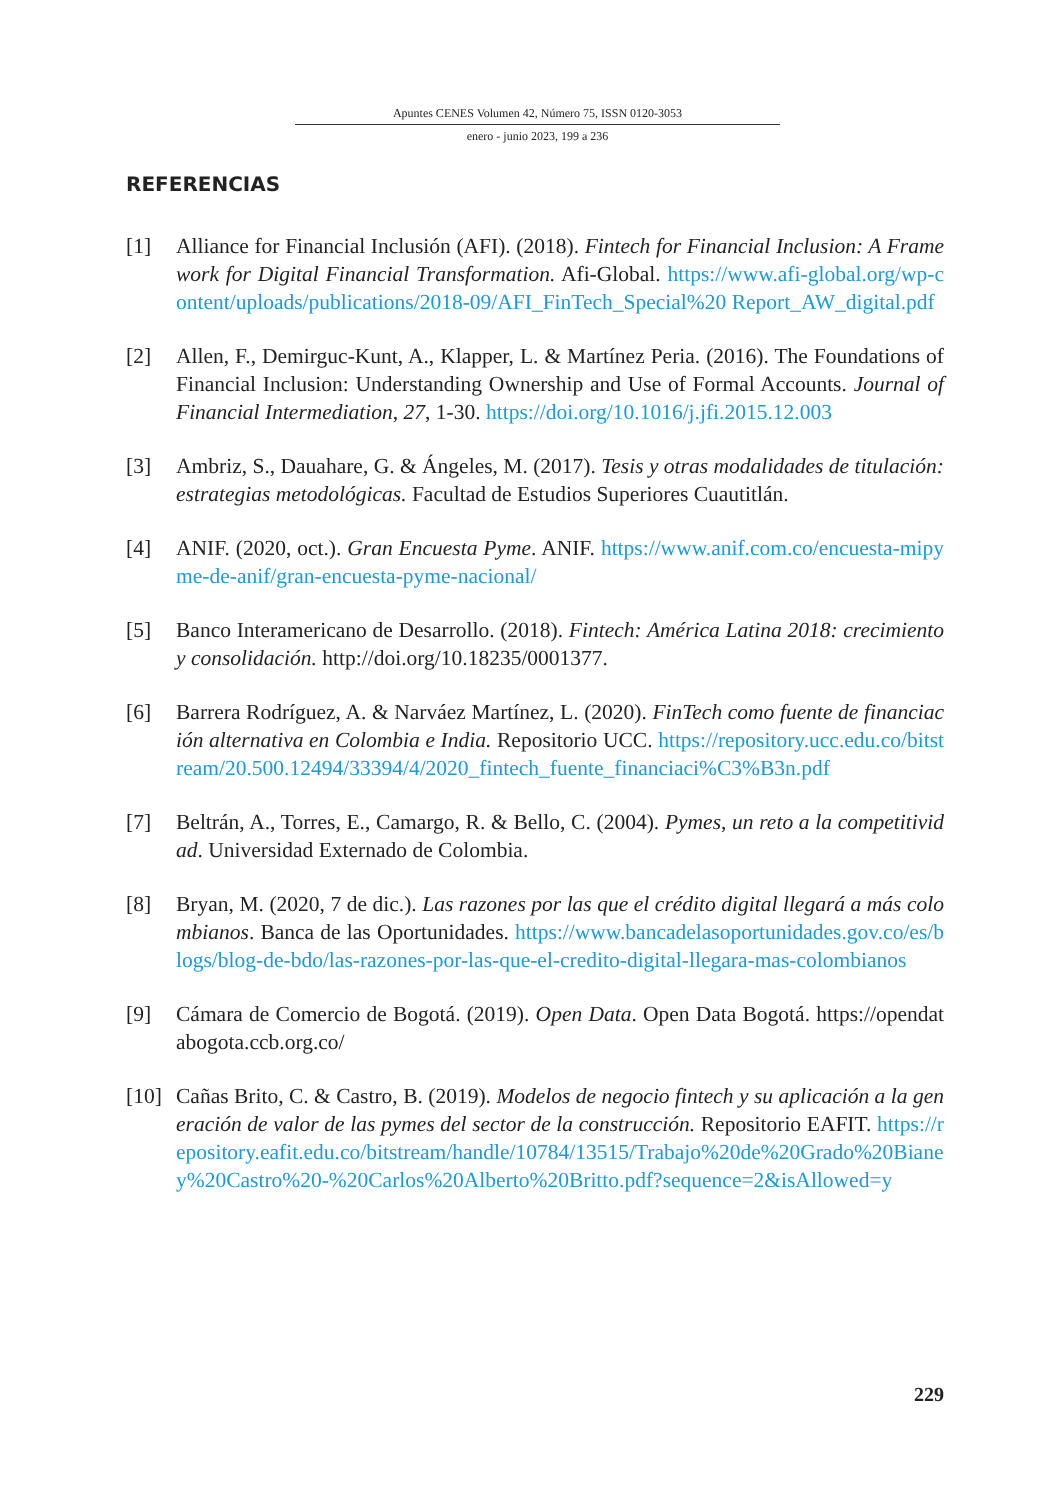Apuntes CENES Volumen 42, Número 75, ISSN 0120-3053
enero - junio 2023, 199 a 236
REFERENCIAS
[1] Alliance for Financial Inclusión (AFI). (2018). Fintech for Financial Inclusion: A Framework for Digital Financial Transformation. Afi-Global. https://www.afi-global.org/wp-content/uploads/publications/2018-09/AFI_FinTech_Special%20 Report_AW_digital.pdf
[2] Allen, F., Demirguc-Kunt, A., Klapper, L. & Martínez Peria. (2016). The Foundations of Financial Inclusion: Understanding Ownership and Use of Formal Accounts. Journal of Financial Intermediation, 27, 1-30. https://doi.org/10.1016/j.jfi.2015.12.003
[3] Ambriz, S., Dauahare, G. & Ángeles, M. (2017). Tesis y otras modalidades de titulación: estrategias metodológicas. Facultad de Estudios Superiores Cuautitlán.
[4] ANIF. (2020, oct.). Gran Encuesta Pyme. ANIF. https://www.anif.com.co/encuesta-mipyme-de-anif/gran-encuesta-pyme-nacional/
[5] Banco Interamericano de Desarrollo. (2018). Fintech: América Latina 2018: crecimiento y consolidación. http://doi.org/10.18235/0001377.
[6] Barrera Rodríguez, A. & Narváez Martínez, L. (2020). FinTech como fuente de financiación alternativa en Colombia e India. Repositorio UCC. https://repository.ucc.edu.co/bitstream/20.500.12494/33394/4/2020_fintech_fuente_financiaci%C3%B3n.pdf
[7] Beltrán, A., Torres, E., Camargo, R. & Bello, C. (2004). Pymes, un reto a la competitividad. Universidad Externado de Colombia.
[8] Bryan, M. (2020, 7 de dic.). Las razones por las que el crédito digital llegará a más colombianos. Banca de las Oportunidades. https://www.bancadelasoportunidades.gov.co/es/blogs/blog-de-bdo/las-razones-por-las-que-el-credito-digital-llegara-mas-colombianos
[9] Cámara de Comercio de Bogotá. (2019). Open Data. Open Data Bogotá. https://opendatabogota.ccb.org.co/
[10]
Cañas Brito, C. & Castro, B. (2019). Modelos de negocio fintech y su aplicación a la generación de valor de las pymes del sector de la construcción. Repositorio EAFIT. https://repository.eafit.edu.co/bitstream/handle/10784/13515/Trabajo%20de%20Grado%20Bianey%20Castro%20-%20Carlos%20Alberto%20Britto.pdf?sequence=2&isAllowed=y
229